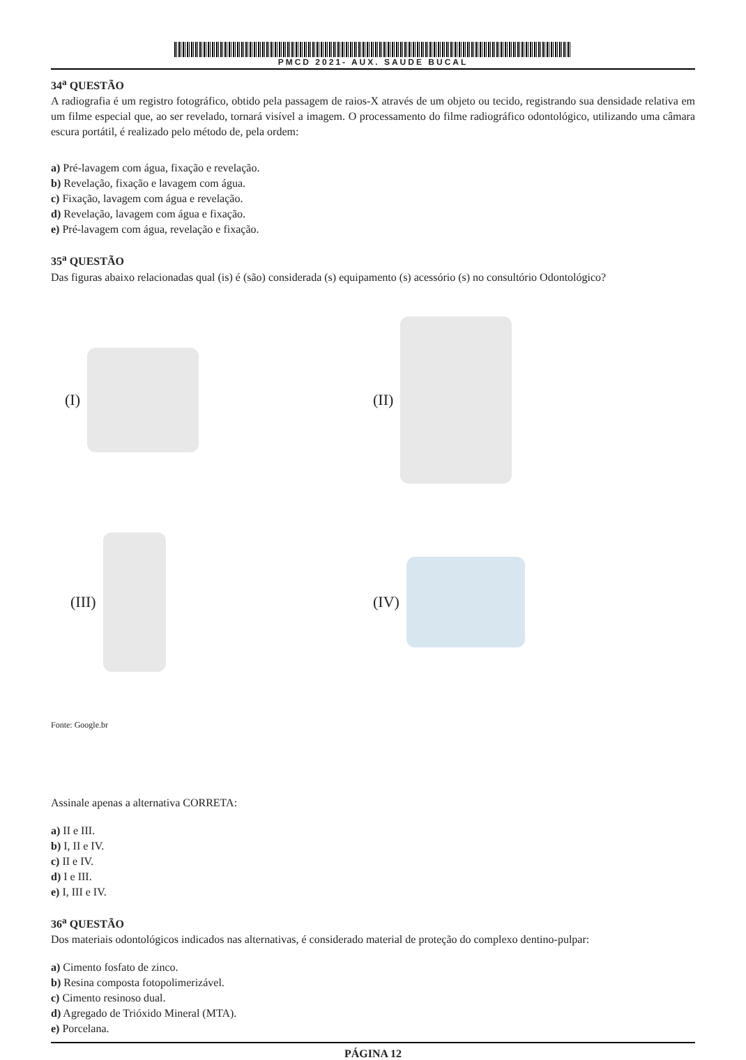PMCD 2021- AUX. SAUDE BUCAL
34<sup>a</sup> QUESTÃO
A radiografia é um registro fotográfico, obtido pela passagem de raios-X através de um objeto ou tecido, registrando sua densidade relativa em um filme especial que, ao ser revelado, tornará visível a imagem. O processamento do filme radiográfico odontológico, utilizando uma câmara escura portátil, é realizado pelo método de, pela ordem:
a) Pré-lavagem com água, fixação e revelação.
b) Revelação, fixação e lavagem com água.
c) Fixação, lavagem com água e revelação.
d) Revelação, lavagem com água e fixação.
e) Pré-lavagem com água, revelação e fixação.
35<sup>a</sup> QUESTÃO
Das figuras abaixo relacionadas qual (is) é (são) considerada (s) equipamento (s) acessório (s) no consultório Odontológico?
(I)
(II)
(III)
(IV)
Fonte: Google.br
Assinale apenas a alternativa CORRETA:
a) II e III.
b) I, II e IV.
c) II e IV.
d) I e III.
e) I, III e IV.
36<sup>a</sup> QUESTÃO
Dos materiais odontológicos indicados nas alternativas, é considerado material de proteção do complexo dentino-pulpar:
a) Cimento fosfato de zinco.
b) Resina composta fotopolimerizável.
c) Cimento resinoso dual.
d) Agregado de Trióxido Mineral (MTA).
e) Porcelana.
PÁGINA 12